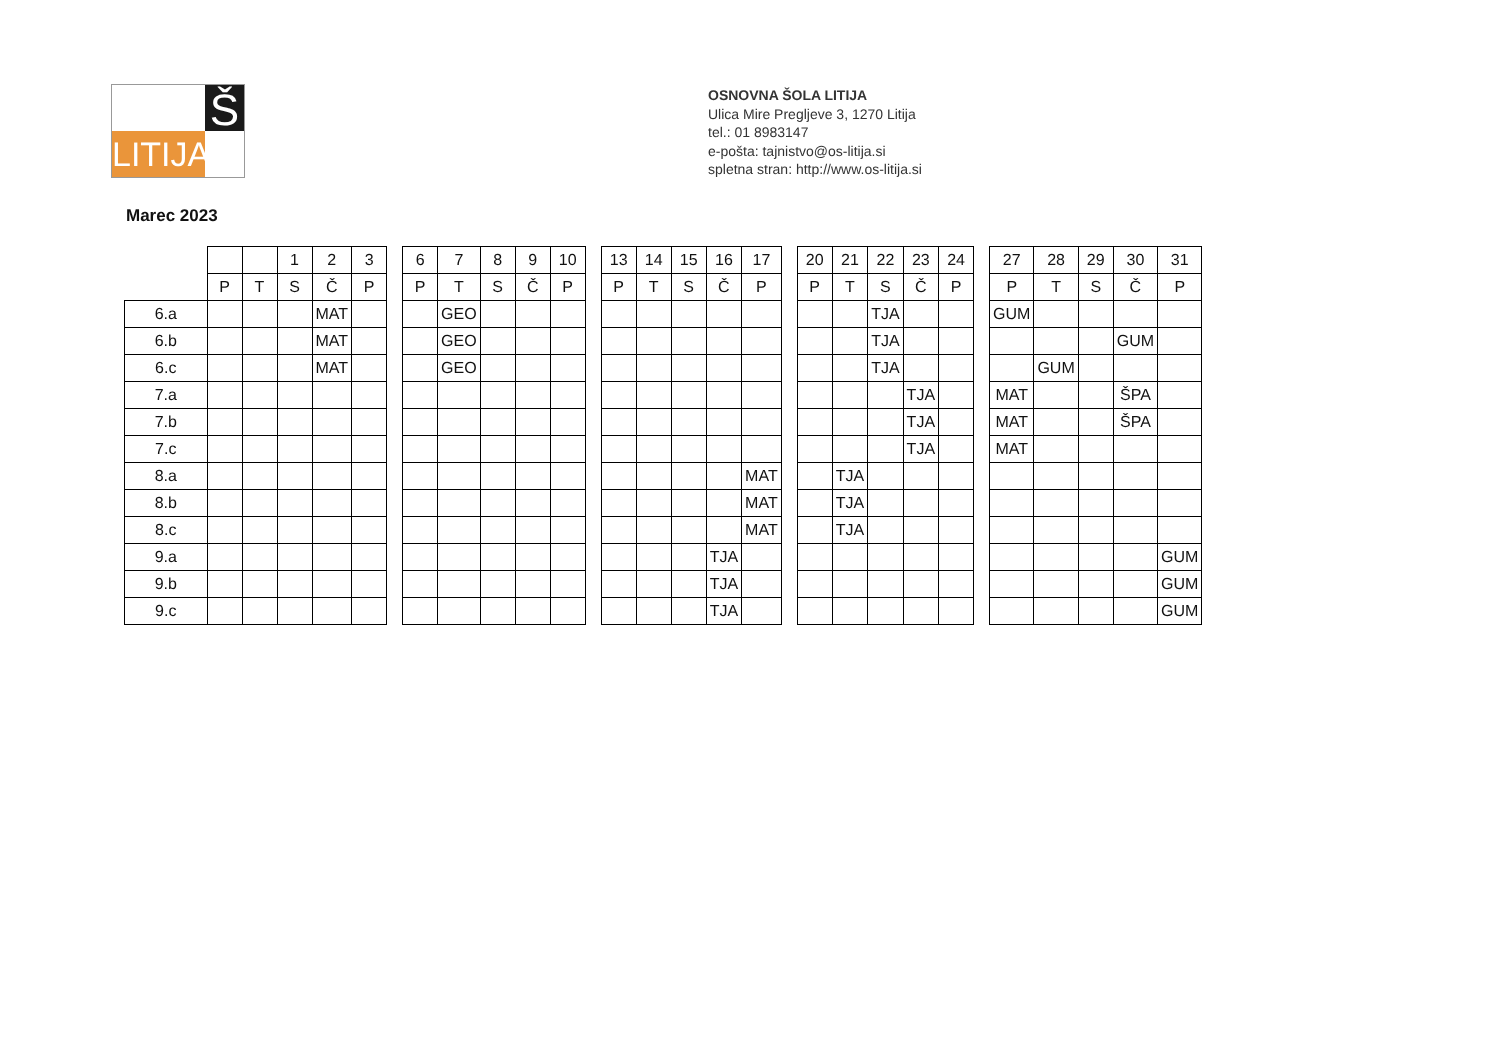Š
LITIJA
OSNOVNA ŠOLA LITIJA
Ulica Mire Pregljeve 3, 1270 Litija
tel.: 01 8983147
e-pošta: tajnistvo@os-litija.si
spletna stran: http://www.os-litija.si
Marec 2023
| | | | 1 | 2 | 3 |
| | P | T | S | Č | P |
| 6.a | | | | MAT | |
| 6.b | | | | MAT | |
| 6.c | | | | MAT | |
| 7.a | | | | | |
| 7.b | | | | | |
| 7.c | | | | | |
| 8.a | | | | | |
| 8.b | | | | | |
| 8.c | | | | | |
| 9.a | | | | | |
| 9.b | | | | | |
| 9.c | | | | | |
| 6 | 7 | 8 | 9 | 10 |
| P | T | S | Č | P |
| | GEO | | | |
| | GEO | | | |
| | GEO | | | |
| 13 | 14 | 15 | 16 | 17 |
| P | T | S | Č | P |
| | | | | MAT |
| | | | | MAT |
| | | | | MAT |
| | | | TJA | |
| | | | TJA | |
| | | | TJA | |
| 20 | 21 | 22 | 23 | 24 |
| P | T | S | Č | P |
| | | TJA | | |
| | | TJA | | |
| | | TJA | | |
| | | | TJA | |
| | | | TJA | |
| | | | TJA | |
| | TJA | | | |
| | TJA | | | |
| | TJA | | | |
| 27 | 28 | 29 | 30 | 31 |
| P | T | S | Č | P |
| GUM | | | | |
| | | | GUM | |
| | GUM | | | |
| MAT | | | ŠPA | |
| MAT | | | ŠPA | |
| MAT | | | | |
| | | | | GUM |
| | | | | GUM |
| | | | | GUM |